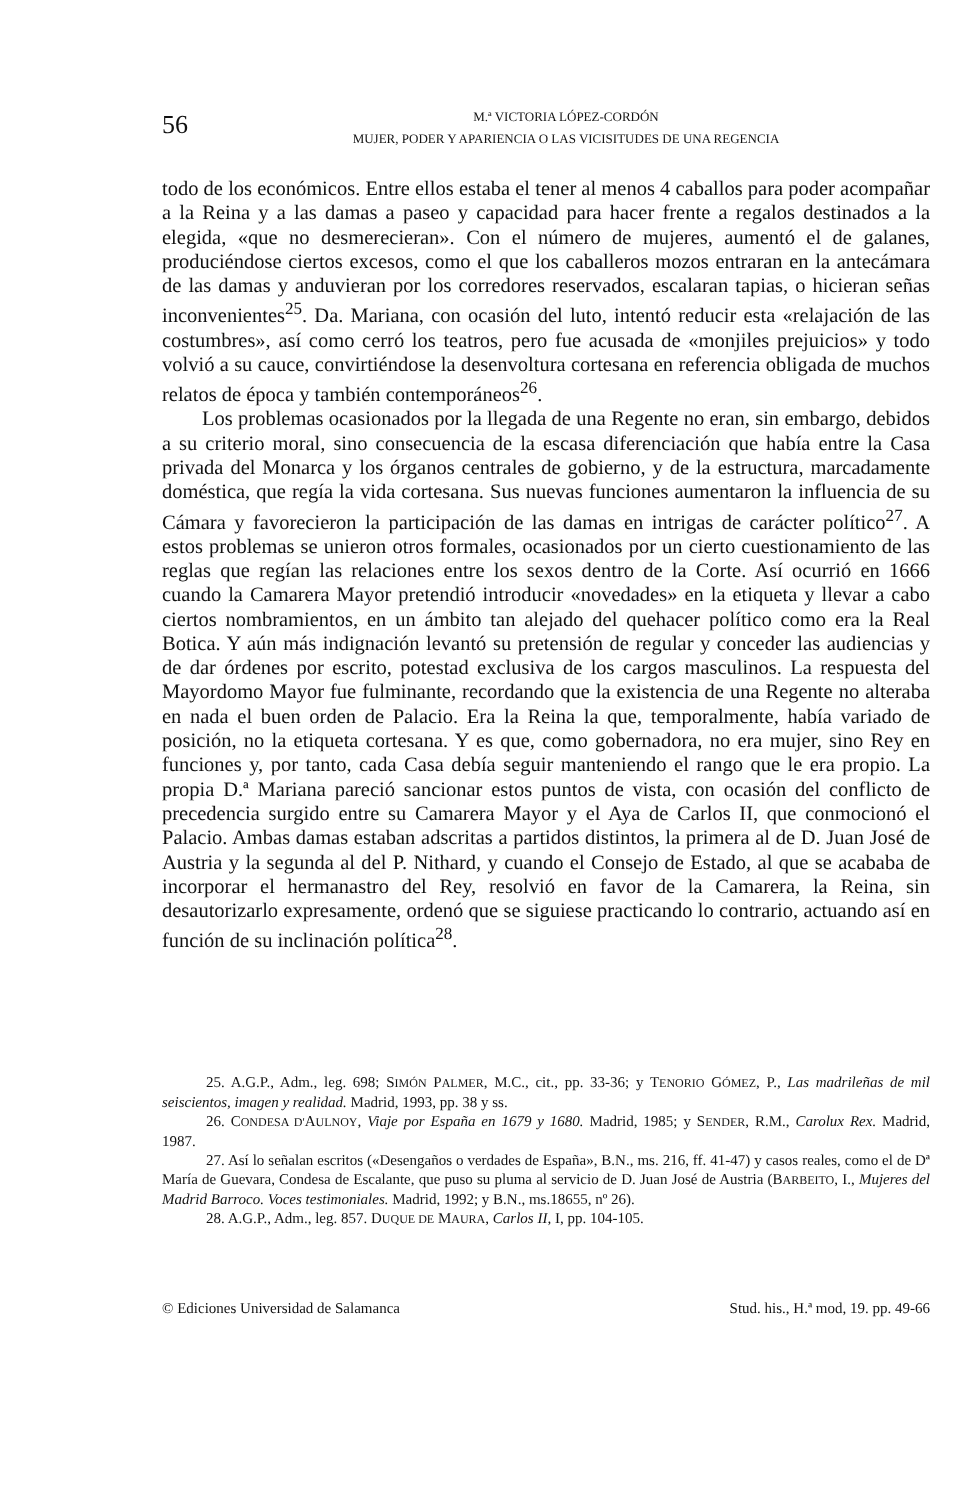56
M.ª VICTORIA LÓPEZ-CORDÓN
MUJER, PODER Y APARIENCIA O LAS VICISITUDES DE UNA REGENCIA
todo de los económicos. Entre ellos estaba el tener al menos 4 caballos para poder acompañar a la Reina y a las damas a paseo y capacidad para hacer frente a regalos destinados a la elegida, «que no desmerecieran». Con el número de mujeres, aumentó el de galanes, produciéndose ciertos excesos, como el que los caballeros mozos entraran en la antecámara de las damas y anduvieran por los corredores reservados, escalaran tapias, o hicieran señas inconvenientes<sup>25</sup>. Da. Mariana, con ocasión del luto, intentó reducir esta «relajación de las costumbres», así como cerró los teatros, pero fue acusada de «monjiles prejuicios» y todo volvió a su cauce, convirtiéndose la desenvoltura cortesana en referencia obligada de muchos relatos de época y también contemporáneos<sup>26</sup>.
Los problemas ocasionados por la llegada de una Regente no eran, sin embargo, debidos a su criterio moral, sino consecuencia de la escasa diferenciación que había entre la Casa privada del Monarca y los órganos centrales de gobierno, y de la estructura, marcadamente doméstica, que regía la vida cortesana. Sus nuevas funciones aumentaron la influencia de su Cámara y favorecieron la participación de las damas en intrigas de carácter político<sup>27</sup>. A estos problemas se unieron otros formales, ocasionados por un cierto cuestionamiento de las reglas que regían las relaciones entre los sexos dentro de la Corte. Así ocurrió en 1666 cuando la Camarera Mayor pretendió introducir «novedades» en la etiqueta y llevar a cabo ciertos nombramientos, en un ámbito tan alejado del quehacer político como era la Real Botica. Y aún más indignación levantó su pretensión de regular y conceder las audiencias y de dar órdenes por escrito, potestad exclusiva de los cargos masculinos. La respuesta del Mayordomo Mayor fue fulminante, recordando que la existencia de una Regente no alteraba en nada el buen orden de Palacio. Era la Reina la que, temporalmente, había variado de posición, no la etiqueta cortesana. Y es que, como gobernadora, no era mujer, sino Rey en funciones y, por tanto, cada Casa debía seguir manteniendo el rango que le era propio. La propia D.ª Mariana pareció sancionar estos puntos de vista, con ocasión del conflicto de precedencia surgido entre su Camarera Mayor y el Aya de Carlos II, que conmocionó el Palacio. Ambas damas estaban adscritas a partidos distintos, la primera al de D. Juan José de Austria y la segunda al del P. Nithard, y cuando el Consejo de Estado, al que se acababa de incorporar el hermanastro del Rey, resolvió en favor de la Camarera, la Reina, sin desautorizarlo expresamente, ordenó que se siguiese practicando lo contrario, actuando así en función de su inclinación política<sup>28</sup>.
25. A.G.P., Adm., leg. 698; SIMÓN PALMER, M.C., cit., pp. 33-36; y TENORIO GÓMEZ, P., Las madrileñas de mil seiscientos, imagen y realidad. Madrid, 1993, pp. 38 y ss.
26. CONDESA D'AULNOY, Viaje por España en 1679 y 1680. Madrid, 1985; y SENDER, R.M., Carolux Rex. Madrid, 1987.
27. Así lo señalan escritos («Desengaños o verdades de España», B.N., ms. 216, ff. 41-47) y casos reales, como el de Dª María de Guevara, Condesa de Escalante, que puso su pluma al servicio de D. Juan José de Austria (BARBEITO, I., Mujeres del Madrid Barroco. Voces testimoniales. Madrid, 1992; y B.N., ms.18655, nº 26).
28. A.G.P., Adm., leg. 857. DUQUE DE MAURA, Carlos II, I, pp. 104-105.
© Ediciones Universidad de Salamanca Stud. his., H.ª mod, 19. pp. 49-66